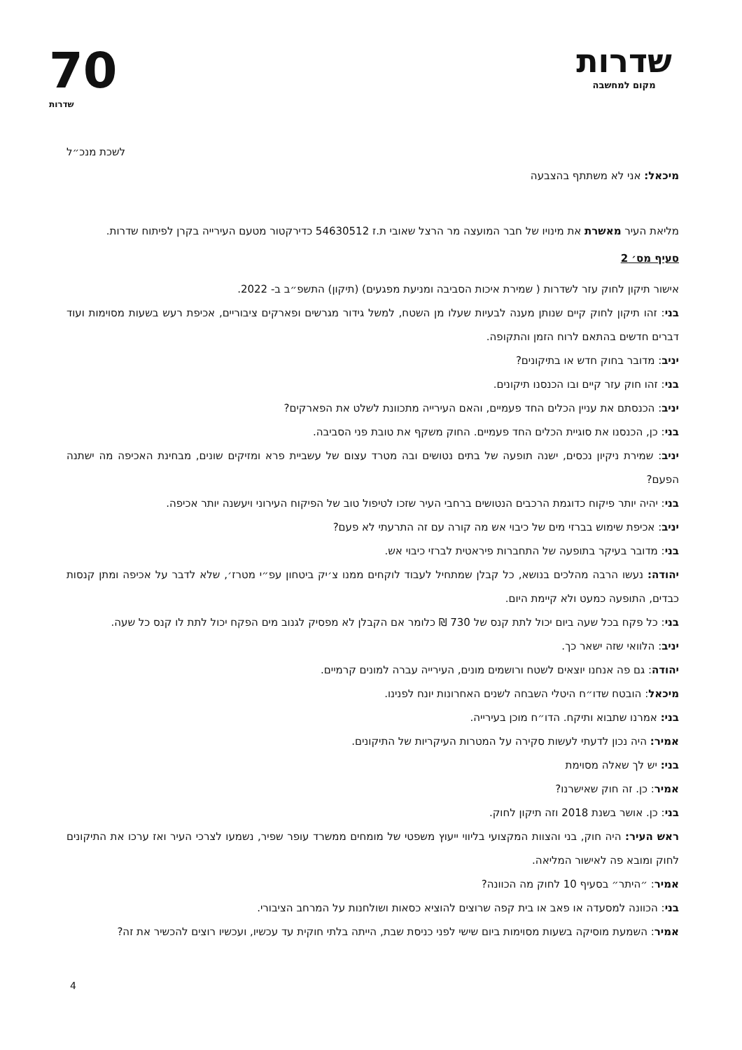שדרות
מקום למחשבה
70
שדרות
לשכת מנכ״ל
מיכאל: אני לא משתתף בהצבעה
מליאת העיר מאשרת את מינויו של חבר המועצה מר הרצל שאובי ת.ז 54630512 כדירקטור מטעם העירייה בקרן לפיתוח שדרות.
סעיף מס׳ 2
אישור תיקון לחוק עזר לשדרות ( שמירת איכות הסביבה ומניעת מפגעים) (תיקון) התשפ״ב ב- 2022.
בני: זהו תיקון לחוק קיים שנותן מענה לבעיות שעלו מן השטח, למשל גידור מגרשים ופארקים ציבוריים, אכיפת רעש בשעות מסוימות ועוד דברים חדשים בהתאם לרוח הזמן והתקופה.
יניב: מדובר בחוק חדש או בתיקונים?
בני: זהו חוק עזר קיים ובו הכנסנו תיקונים.
יניב: הכנסתם את עניין הכלים החד פעמיים, והאם העירייה מתכוונת לשלט את הפארקים?
בני: כן, הכנסנו את סוגיית הכלים החד פעמיים. החוק משקף את טובת פני הסביבה.
יניב: שמירת ניקיון נכסים, ישנה תופעה של בתים נטושים ובה מטרד עצום של עשביית פרא ומזיקים שונים, מבחינת האכיפה מה ישתנה הפעם?
בני: יהיה יותר פיקוח כדוגמת הרכבים הנטושים ברחבי העיר שזכו לטיפול טוב של הפיקוח העירוני ויעשנה יותר אכיפה.
יניב: אכיפת שימוש בברזי מים של כיבוי אש מה קורה עם זה התרעתי לא פעם?
בני: מדובר בעיקר בתופעה של התחברות פיראטית לברזי כיבוי אש.
יהודה: נעשו הרבה מהלכים בנושא, כל קבלן שמתחיל לעבוד לוקחים ממנו צ׳יק ביטחון עפ״י מטרז׳, שלא לדבר על אכיפה ומתן קנסות כבדים, התופעה כמעט ולא קיימת היום.
בני: כל פקח בכל שעה ביום יכול לתת קנס של 730 ₪ כלומר אם הקבלן לא מפסיק לגנוב מים הפקח יכול לתת לו קנס כל שעה.
יניב: הלוואי שזה ישאר כך.
יהודה: גם פה אנחנו יוצאים לשטח ורושמים מונים, העירייה עברה למונים קרמיים.
מיכאל: הובטח שדו״ח היטלי השבחה לשנים האחרונות יונח לפנינו.
בני: אמרנו שתבוא ותיקח. הדו״ח מוכן בעירייה.
אמיר: היה נכון לדעתי לעשות סקירה על המטרות העיקריות של התיקונים.
בני: יש לך שאלה מסוימת
אמיר: כן. זה חוק שאישרנו?
בני: כן. אושר בשנת 2018 וזה תיקון לחוק.
ראש העיר: היה חוק, בני והצוות המקצועי בליווי ייעוץ משפטי של מומחים ממשרד עופר שפיר, נשמעו לצרכי העיר ואז ערכו את התיקונים לחוק ומובא פה לאישור המליאה.
אמיר: ״היתר״ בסעיף 10 לחוק מה הכוונה?
בני: הכוונה למסעדה או פאב או בית קפה שרוצים להוציא כסאות ושולחנות על המרחב הציבורי.
אמיר: השמעת מוסיקה בשעות מסוימות ביום שישי לפני כניסת שבת, הייתה בלתי חוקית עד עכשיו, ועכשיו רוצים להכשיר את זה?
4